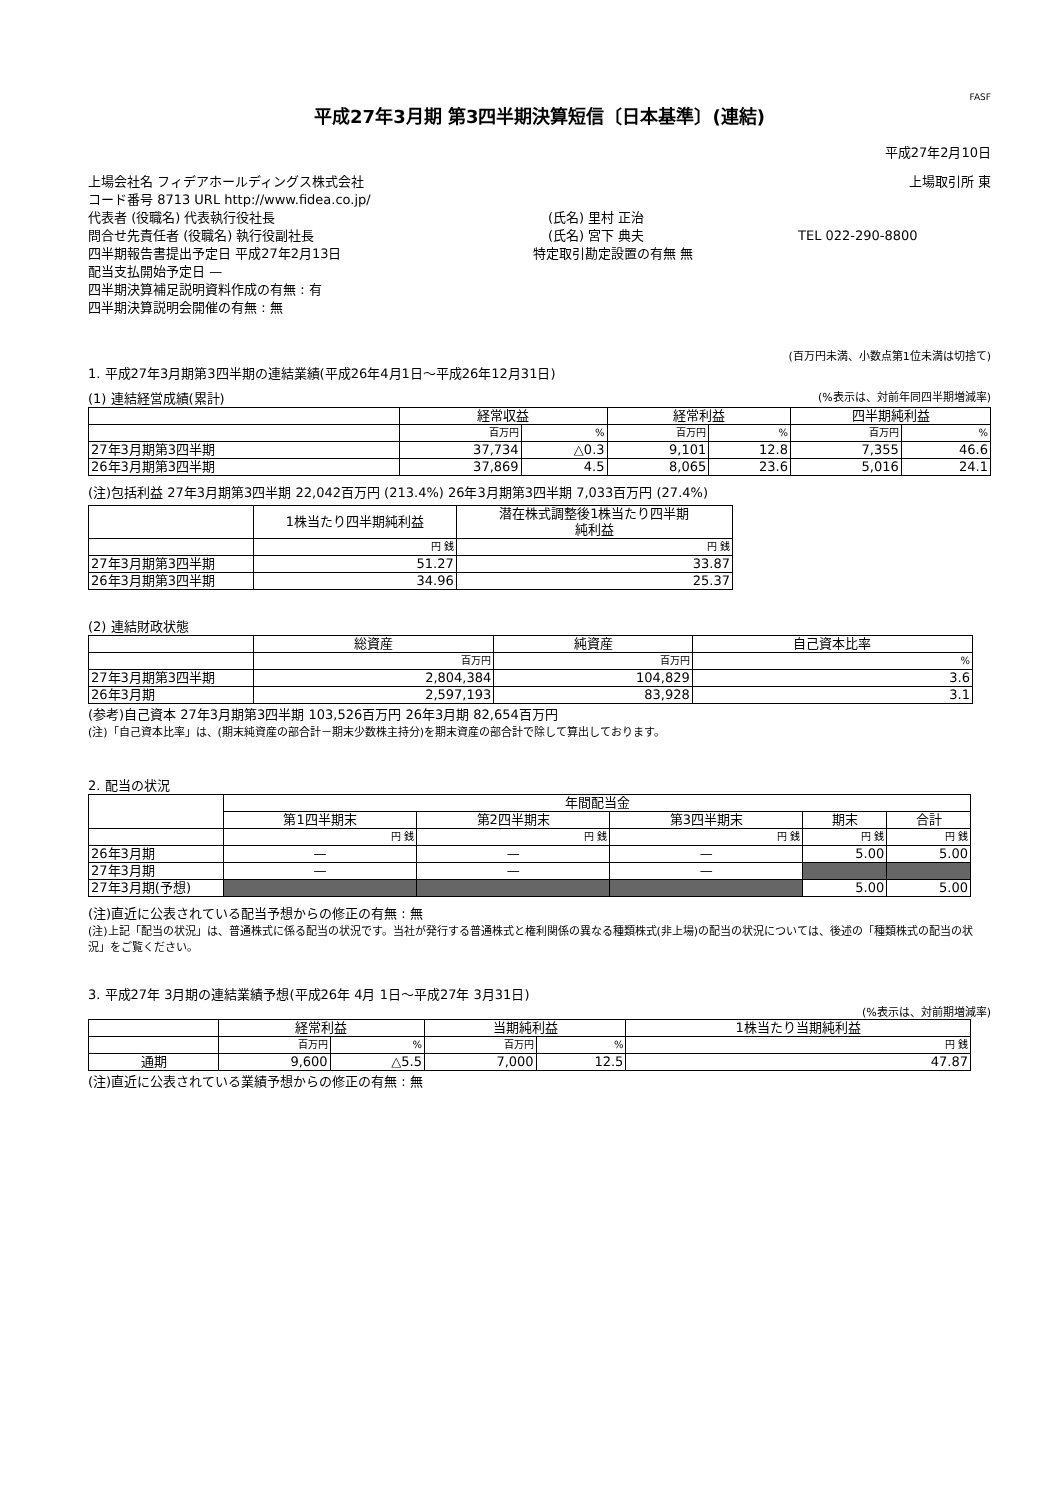FASF
平成27年3月期 第3四半期決算短信〔日本基準〕(連結)
平成27年2月10日
上場会社名 フィデアホールディングス株式会社 上場取引所 東
コード番号 8713 URL http://www.fidea.co.jp/
代表者 (役職名) 代表執行役社長 (氏名) 里村 正治
問合せ先責任者 (役職名) 執行役副社長 (氏名) 宮下 典夫 TEL 022-290-8800
四半期報告書提出予定日 平成27年2月13日 特定取引勘定設置の有無 無
配当支払開始予定日 —
四半期決算補足説明資料作成の有無 : 有
四半期決算説明会開催の有無 : 無
(百万円未満、小数点第1位未満は切捨て)
1. 平成27年3月期第3四半期の連結業績(平成26年4月1日～平成26年12月31日)
(1) 連結経営成績(累計) (%表示は、対前年同四半期増減率)
| | 経常収益 | | 経常利益 | | 四半期純利益 | |
| --- | --- | --- | --- | --- | --- | --- |
| | 百万円 | % | 百万円 | % | 百万円 | % |
| 27年3月期第3四半期 | 37,734 | △0.3 | 9,101 | 12.8 | 7,355 | 46.6 |
| 26年3月期第3四半期 | 37,869 | 4.5 | 8,065 | 23.6 | 5,016 | 24.1 |
(注)包括利益 27年3月期第3四半期 22,042百万円 (213.4%) 26年3月期第3四半期 7,033百万円 (27.4%)
| | 1株当たり四半期純利益 | 潜在株式調整後1株当たり四半期 純利益 |
| --- | --- | --- |
| | 円 銭 | 円 銭 |
| 27年3月期第3四半期 | 51.27 | 33.87 |
| 26年3月期第3四半期 | 34.96 | 25.37 |
(2) 連結財政状態
| | 総資産 | 純資産 | 自己資本比率 |
| --- | --- | --- | --- |
| | 百万円 | 百万円 | % |
| 27年3月期第3四半期 | 2,804,384 | 104,829 | 3.6 |
| 26年3月期 | 2,597,193 | 83,928 | 3.1 |
(参考)自己資本 27年3月期第3四半期 103,526百万円 26年3月期 82,654百万円
(注)「自己資本比率」は、(期末純資産の部合計－期末少数株主持分)を期末資産の部合計で除して算出しております。
2. 配当の状況
| | 年間配当金 | | | | |
| --- | --- | --- | --- | --- | --- |
| | 第1四半期末 | 第2四半期末 | 第3四半期末 | 期末 | 合計 |
| | 円 銭 | 円 銭 | 円 銭 | 円 銭 | 円 銭 |
| 26年3月期 | — | — | — | 5.00 | 5.00 |
| 27年3月期 | — | — | — | | |
| 27年3月期(予想) | | | | 5.00 | 5.00 |
(注)直近に公表されている配当予想からの修正の有無 : 無
(注)上記「配当の状況」は、普通株式に係る配当の状況です。当社が発行する普通株式と権利関係の異なる種類株式(非上場)の配当の状況については、後述の「種類株式の配当の状況」をご覧ください。
3. 平成27年 3月期の連結業績予想(平成26年 4月 1日～平成27年 3月31日)
(%表示は、対前期増減率)
| | 経常利益 | | 当期純利益 | | 1株当たり当期純利益 |
| --- | --- | --- | --- | --- | --- |
| | 百万円 | % | 百万円 | % | 円 銭 |
| 通期 | 9,600 | △5.5 | 7,000 | 12.5 | 47.87 |
(注)直近に公表されている業績予想からの修正の有無 : 無